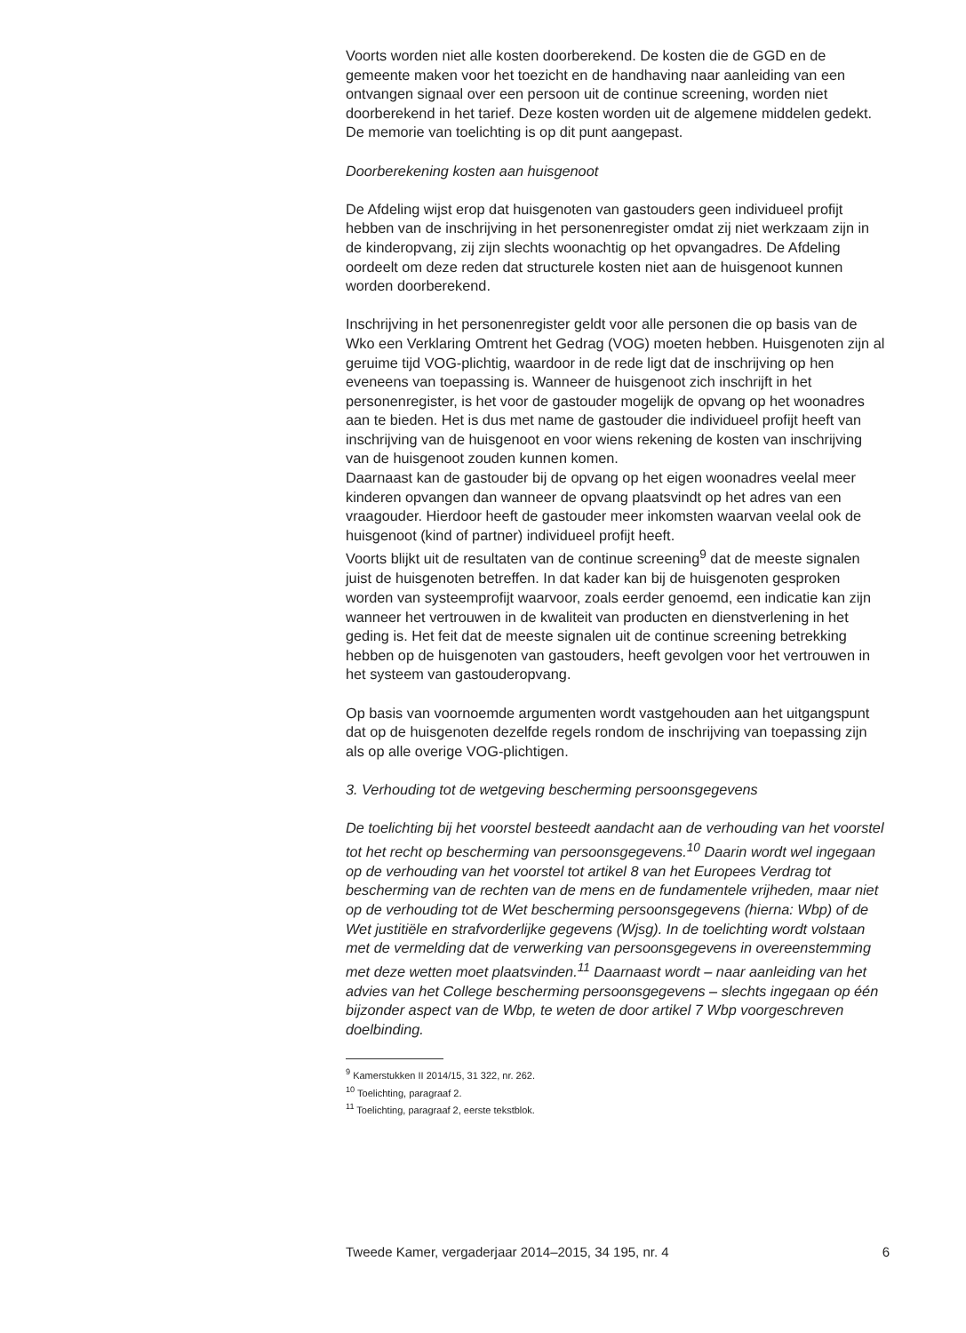Voorts worden niet alle kosten doorberekend. De kosten die de GGD en de gemeente maken voor het toezicht en de handhaving naar aanleiding van een ontvangen signaal over een persoon uit de continue screening, worden niet doorberekend in het tarief. Deze kosten worden uit de algemene middelen gedekt. De memorie van toelichting is op dit punt aangepast.
Doorberekening kosten aan huisgenoot
De Afdeling wijst erop dat huisgenoten van gastouders geen individueel profijt hebben van de inschrijving in het personenregister omdat zij niet werkzaam zijn in de kinderopvang, zij zijn slechts woonachtig op het opvangadres. De Afdeling oordeelt om deze reden dat structurele kosten niet aan de huisgenoot kunnen worden doorberekend.
Inschrijving in het personenregister geldt voor alle personen die op basis van de Wko een Verklaring Omtrent het Gedrag (VOG) moeten hebben. Huisgenoten zijn al geruime tijd VOG-plichtig, waardoor in de rede ligt dat de inschrijving op hen eveneens van toepassing is. Wanneer de huisgenoot zich inschrijft in het personenregister, is het voor de gastouder mogelijk de opvang op het woonadres aan te bieden. Het is dus met name de gastouder die individueel profijt heeft van inschrijving van de huisgenoot en voor wiens rekening de kosten van inschrijving van de huisgenoot zouden kunnen komen.
Daarnaast kan de gastouder bij de opvang op het eigen woonadres veelal meer kinderen opvangen dan wanneer de opvang plaatsvindt op het adres van een vraagouder. Hierdoor heeft de gastouder meer inkomsten waarvan veelal ook de huisgenoot (kind of partner) individueel profijt heeft.
Voorts blijkt uit de resultaten van de continue screening<sup>9</sup> dat de meeste signalen juist de huisgenoten betreffen. In dat kader kan bij de huisgenoten gesproken worden van systeemprofijt waarvoor, zoals eerder genoemd, een indicatie kan zijn wanneer het vertrouwen in de kwaliteit van producten en dienstverlening in het geding is. Het feit dat de meeste signalen uit de continue screening betrekking hebben op de huisgenoten van gastouders, heeft gevolgen voor het vertrouwen in het systeem van gastouderopvang.
Op basis van voornoemde argumenten wordt vastgehouden aan het uitgangspunt dat op de huisgenoten dezelfde regels rondom de inschrijving van toepassing zijn als op alle overige VOG-plichtigen.
3. Verhouding tot de wetgeving bescherming persoonsgegevens
De toelichting bij het voorstel besteedt aandacht aan de verhouding van het voorstel tot het recht op bescherming van persoonsgegevens.<sup>10</sup> Daarin wordt wel ingegaan op de verhouding van het voorstel tot artikel 8 van het Europees Verdrag tot bescherming van de rechten van de mens en de fundamentele vrijheden, maar niet op de verhouding tot de Wet bescherming persoonsgegevens (hierna: Wbp) of de Wet justitiële en strafvorderlijke gegevens (Wjsg). In de toelichting wordt volstaan met de vermelding dat de verwerking van persoonsgegevens in overeenstemming met deze wetten moet plaatsvinden.<sup>11</sup> Daarnaast wordt – naar aanleiding van het advies van het College bescherming persoonsgegevens – slechts ingegaan op één bijzonder aspect van de Wbp, te weten de door artikel 7 Wbp voorgeschreven doelbinding.
<sup>9</sup> Kamerstukken II 2014/15, 31 322, nr. 262.
<sup>10</sup> Toelichting, paragraaf 2.
<sup>11</sup> Toelichting, paragraaf 2, eerste tekstblok.
Tweede Kamer, vergaderjaar 2014–2015, 34 195, nr. 4 6